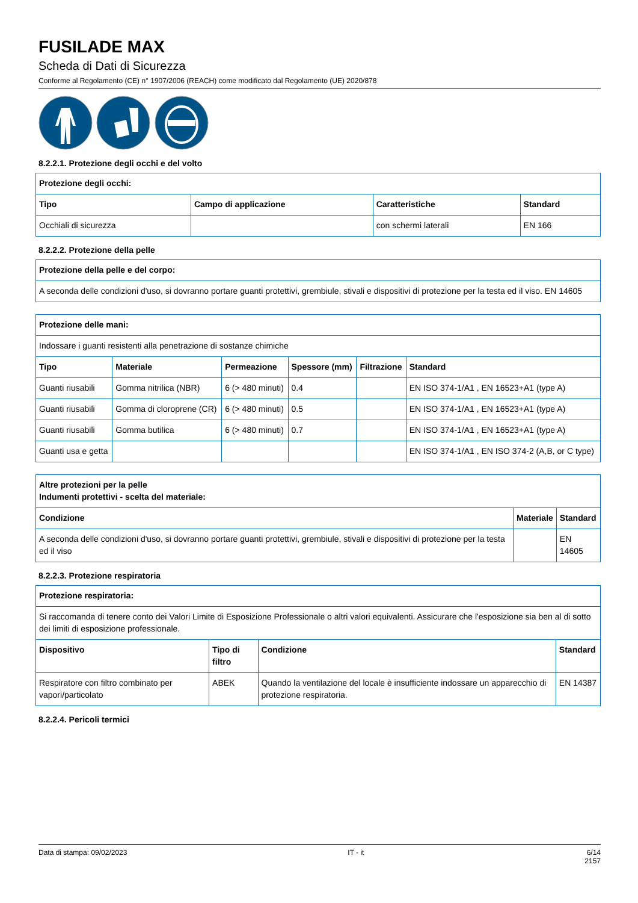FUSILADE MAX
Scheda di Dati di Sicurezza
Conforme al Regolamento (CE) n° 1907/2006 (REACH) come modificato dal Regolamento (UE) 2020/878
8.2.2.1. Protezione degli occhi e del volto
| Protezione degli occhi: | | | |
| --- | --- | --- | --- |
| Tipo | Campo di applicazione | Caratteristiche | Standard |
| Occhiali di sicurezza | | con schermi laterali | EN 166 |
8.2.2.2. Protezione della pelle
| Protezione della pelle e del corpo: |
| --- |
| A seconda delle condizioni d'uso, si dovranno portare guanti protettivi, grembiule, stivali e dispositivi di protezione per la testa ed il viso. EN 14605 |
| Protezione delle mani: | | | | | |
| --- | --- | --- | --- | --- | --- |
| Indossare i guanti resistenti alla penetrazione di sostanze chimiche | | | | | |
| Tipo | Materiale | Permeazione | Spessore (mm) | Filtrazione | Standard |
| Guanti riusabili | Gomma nitrilica (NBR) | 6 (> 480 minuti) | 0.4 | | EN ISO 374-1/A1 , EN 16523+A1 (type A) |
| Guanti riusabili | Gomma di cloroprene (CR) | 6 (> 480 minuti) | 0.5 | | EN ISO 374-1/A1 , EN 16523+A1 (type A) |
| Guanti riusabili | Gomma butilica | 6 (> 480 minuti) | 0.7 | | EN ISO 374-1/A1 , EN 16523+A1 (type A) |
| Guanti usa e getta | | | | | EN ISO 374-1/A1 , EN ISO 374-2 (A,B, or C type) |
| Altre protezioni per la pelle Indumenti protettivi - scelta del materiale: | | |
| --- | --- | --- |
| Condizione | Materiale | Standard |
| A seconda delle condizioni d'uso, si dovranno portare guanti protettivi, grembiule, stivali e dispositivi di protezione per la testa ed il viso | | EN 14605 |
8.2.2.3. Protezione respiratoria
| Protezione respiratoria: | | | |
| --- | --- | --- | --- |
| Si raccomanda di tenere conto dei Valori Limite di Esposizione Professionale o altri valori equivalenti. Assicurare che l'esposizione sia ben al di sotto dei limiti di esposizione professionale. | | | |
| Dispositivo | Tipo di filtro | Condizione | Standard |
| Respiratore con filtro combinato per vapori/particolato | ABEK | Quando la ventilazione del locale è insufficiente indossare un apparecchio di protezione respiratoria. | EN 14387 |
8.2.2.4. Pericoli termici
Data di stampa: 09/02/2023 IT - it 6/14
2157